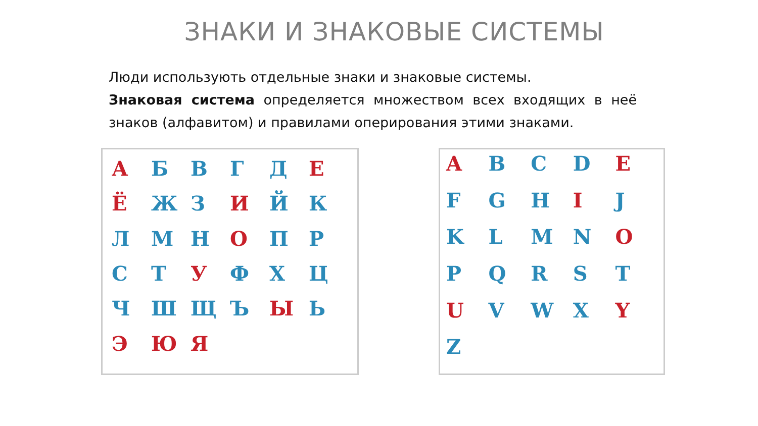ЗНАКИ И ЗНАКОВЫЕ СИСТЕМЫ
Люди использують отдельные знаки и знаковые системы.
Знаковая система определяется множеством всех входящих в неё знаков (алфавитом) и правилами оперирования этими знаками.
А БВГД Е Ё Ж З И ЙК ЛМН О ПР СТ У ФХЦ ЧШЩЪ Ы Ь Э Ю Я
A B C D E F G H I J KLMN O PQRST U V W X Y Z